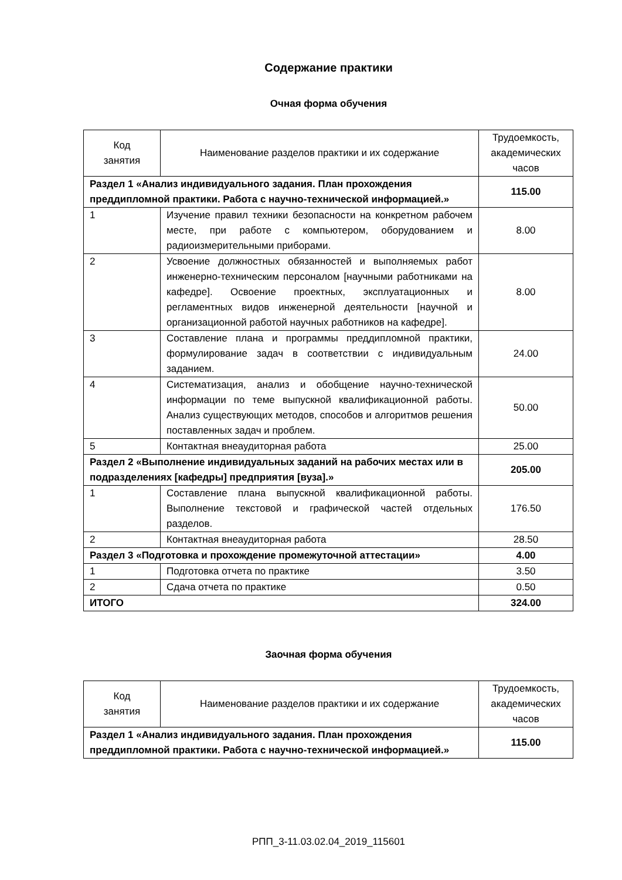Содержание практики
Очная форма обучения
| Код занятия | Наименование разделов практики и их содержание | Трудоемкость, академических часов |
| --- | --- | --- |
| Раздел 1 «Анализ индивидуального задания. План прохождения преддипломной практики. Работа с научно-технической информацией.» | | 115.00 |
| 1 | Изучение правил техники безопасности на конкретном рабочем месте, при работе с компьютером, оборудованием и радиоизмерительными приборами. | 8.00 |
| 2 | Усвоение должностных обязанностей и выполняемых работ инженерно-техническим персоналом [научными работниками на кафедре]. Освоение проектных, эксплуатационных и регламентных видов инженерной деятельности [научной и организационной работой научных работников на кафедре]. | 8.00 |
| 3 | Составление плана и программы преддипломной практики, формулирование задач в соответствии с индивидуальным заданием. | 24.00 |
| 4 | Систематизация, анализ и обобщение научно-технической информации по теме выпускной квалификационной работы. Анализ существующих методов, способов и алгоритмов решения поставленных задач и проблем. | 50.00 |
| 5 | Контактная внеаудиторная работа | 25.00 |
| Раздел 2 «Выполнение индивидуальных заданий на рабочих местах или в подразделениях [кафедры] предприятия [вуза].» | | 205.00 |
| 1 | Составление плана выпускной квалификационной работы. Выполнение текстовой и графической частей отдельных разделов. | 176.50 |
| 2 | Контактная внеаудиторная работа | 28.50 |
| Раздел 3 «Подготовка и прохождение промежуточной аттестации» | | 4.00 |
| 1 | Подготовка отчета по практике | 3.50 |
| 2 | Сдача отчета по практике | 0.50 |
| ИТОГО | | 324.00 |
Заочная форма обучения
| Код занятия | Наименование разделов практики и их содержание | Трудоемкость, академических часов |
| --- | --- | --- |
| Раздел 1 «Анализ индивидуального задания. План прохождения преддипломной практики. Работа с научно-технической информацией.» | | 115.00 |
РПП_3-11.03.02.04_2019_115601